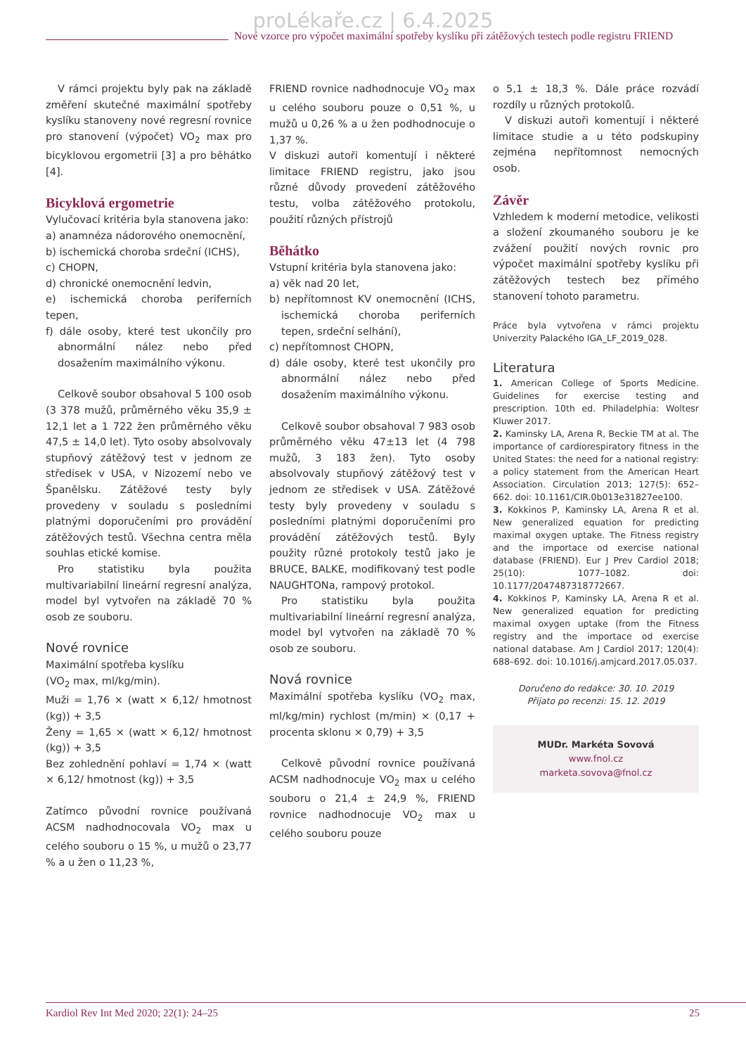proLékaře.cz | 6.4.2025
Nové vzorce pro výpočet maximální spotřeby kyslíku při zátěžových testech podle registru FRIEND
V rámci projektu byly pak na základě změření skutečné maximální spotřeby kyslíku stanoveny nové regresní rovnice pro stanovení (výpočet) VO<sub>2</sub> max pro bicyklovou ergometrii [3] a pro běhátko [4].
Bicyklová ergometrie
Vylučovací kritéria byla stanovena jako:
a) anamnéza nádorového onemocnění,
b) ischemická choroba srdeční (ICHS),
c) CHOPN,
d) chronické onemocnění ledvin,
e) ischemická choroba periferních tepen,
f) dále osoby, které test ukončily pro abnormální nález nebo před dosažením maximálního výkonu.
Celkově soubor obsahoval 5 100 osob (3 378 mužů, průměrného věku 35,9 ± 12,1 let a 1 722 žen průměrného věku 47,5 ± 14,0 let). Tyto osoby absolvovaly stupňový zátěžový test v jednom ze středisek v USA, v Nizozemí nebo ve Španělsku. Zátěžové testy byly provedeny v souladu s posledními platnými doporučeními pro provádění zátěžových testů. Všechna centra měla souhlas etické komise.
Pro statistiku byla použita multivariabilní lineární regresní analýza, model byl vytvořen na základě 70 % osob ze souboru.
Nové rovnice
Maximální spotřeba kyslíku
(VO<sub>2</sub> max, ml/kg/min).
Muži = 1,76 × (watt × 6,12/ hmotnost (kg)) + 3,5
Ženy = 1,65 × (watt × 6,12/ hmotnost (kg)) + 3,5
Bez zohlednění pohlaví = 1,74 × (watt × 6,12/ hmotnost (kg)) + 3,5
Zatímco původní rovnice používaná ACSM nadhodnocovala VO<sub>2</sub> max u celého souboru o 15 %, u mužů o 23,77 % a u žen o 11,23 %,
FRIEND rovnice nadhodnocuje VO<sub>2</sub> max u celého souboru pouze o 0,51 %, u mužů u 0,26 % a u žen podhodnocuje o 1,37 %.
V diskuzi autoři komentují i některé limitace FRIEND registru, jako jsou různé důvody provedení zátěžového testu, volba zátěžového protokolu, použití různých přístrojů
Běhátko
Vstupní kritéria byla stanovena jako:
a) věk nad 20 let,
b) nepřítomnost KV onemocnění (ICHS, ischemická choroba periferních tepen, srdeční selhání),
c) nepřítomnost CHOPN,
d) dále osoby, které test ukončily pro abnormální nález nebo před dosažením maximálního výkonu.
Celkově soubor obsahoval 7 983 osob průměrného věku 47±13 let (4 798 mužů, 3 183 žen). Tyto osoby absolvovaly stupňový zátěžový test v jednom ze středisek v USA. Zátěžové testy byly provedeny v souladu s posledními platnými doporučeními pro provádění zátěžových testů. Byly použity různé protokoly testů jako je BRUCE, BALKE, modifikovaný test podle NAUGHTONa, rampový protokol.
Pro statistiku byla použita multivariabilní lineární regresní analýza, model byl vytvořen na základě 70 % osob ze souboru.
Nová rovnice
Maximální spotřeba kyslíku (VO<sub>2</sub> max, ml/kg/min) rychlost (m/min) × (0,17 + procenta sklonu × 0,79) + 3,5
Celkově původní rovnice používaná ACSM nadhodnocuje VO<sub>2</sub> max u celého souboru o 21,4 ± 24,9 %, FRIEND rovnice nadhodnocuje VO<sub>2</sub> max u celého souboru pouze
o 5,1 ± 18,3 %. Dále práce rozvádí rozdíly u různých protokolů.
V diskuzi autoři komentují i některé limitace studie a u této podskupiny zejména nepřítomnost nemocných osob.
Závěr
Vzhledem k moderní metodice, velikosti a složení zkoumaného souboru je ke zvážení použití nových rovnic pro výpočet maximální spotřeby kyslíku při zátěžových testech bez přímého stanovení tohoto parametru.
Práce byla vytvořena v rámci projektu Univerzity Palackého IGA_LF_2019_028.
Literatura
1. American College of Sports Medicine. Guidelines for exercise testing and prescription. 10th ed. Philadelphia: Woltesr Kluwer 2017.
2. Kaminsky LA, Arena R, Beckie TM at al. The importance of cardiorespiratory fitness in the United States: the need for a national registry: a policy statement from the American Heart Association. Circulation 2013; 127(5): 652–662. doi: 10.1161/CIR.0b013e31827ee100.
3. Kokkinos P, Kaminsky LA, Arena R et al. New generalized equation for predicting maximal oxygen uptake. The Fitness registry and the importace od exercise national database (FRIEND). Eur J Prev Cardiol 2018; 25(10): 1077–1082. doi: 10.1177/2047487318772667.
4. Kokkinos P, Kaminsky LA, Arena R et al. New generalized equation for predicting maximal oxygen uptake (from the Fitness registry and the importace od exercise national database. Am J Cardiol 2017; 120(4): 688–692. doi: 10.1016/j.amjcard.2017.05.037.
Doručeno do redakce: 30. 10. 2019
Přijato po recenzi: 15. 12. 2019
MUDr. Markéta Sovová
www.fnol.cz
marketa.sovova@fnol.cz
Kardiol Rev Int Med 2020; 22(1): 24–25 25